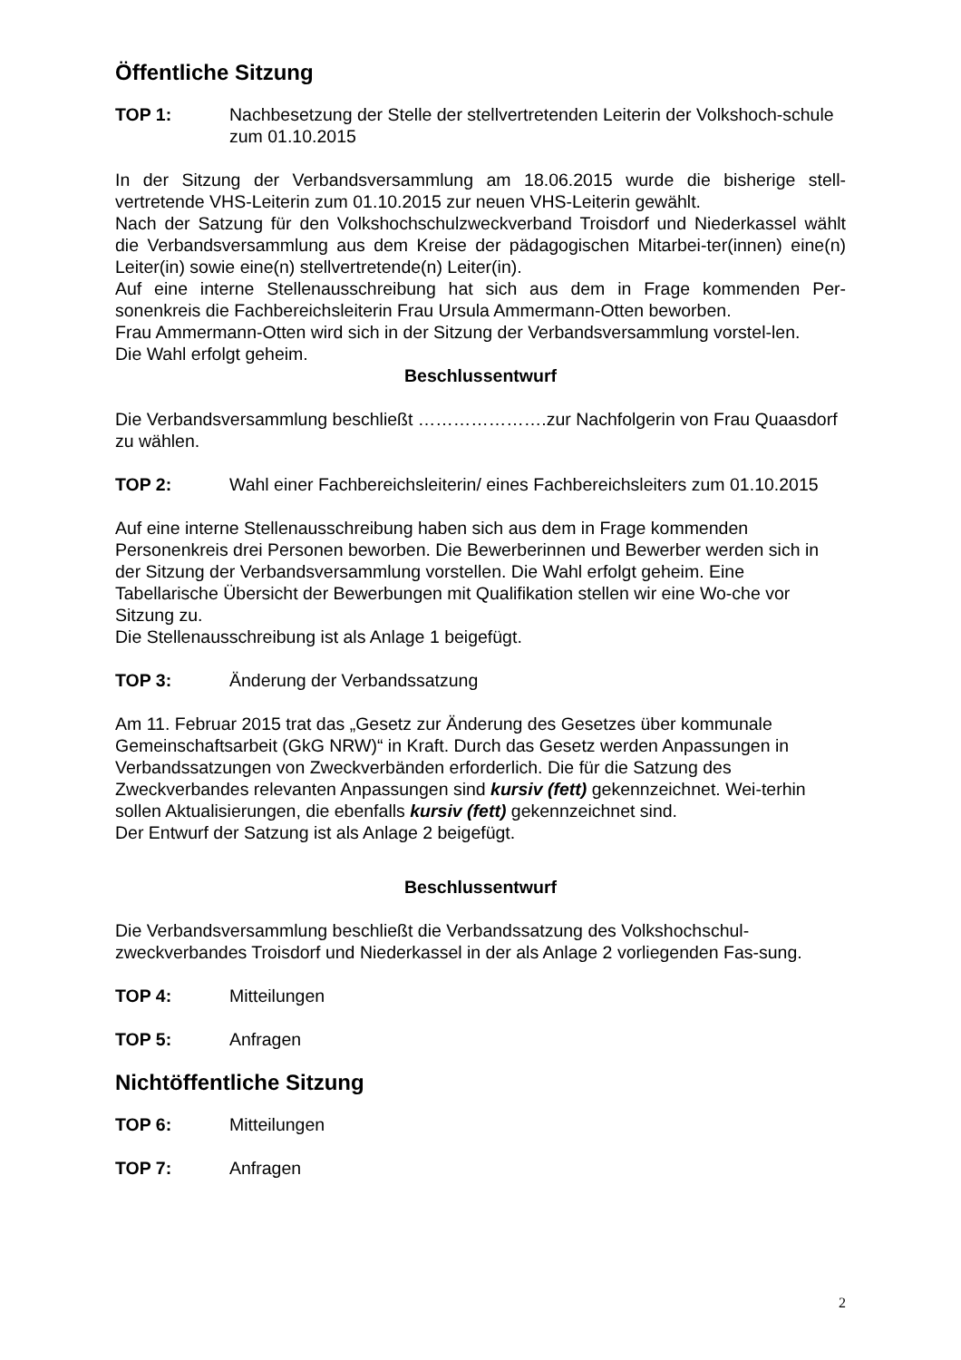Öffentliche Sitzung
TOP 1: Nachbesetzung der Stelle der stellvertretenden Leiterin der Volkshoch-schule zum 01.10.2015
In der Sitzung der Verbandsversammlung am 18.06.2015 wurde die bisherige stell-vertretende VHS-Leiterin zum 01.10.2015 zur neuen VHS-Leiterin gewählt.
Nach der Satzung für den Volkshochschulzweckverband Troisdorf und Niederkassel wählt die Verbandsversammlung aus dem Kreise der pädagogischen Mitarbei-ter(innen) eine(n) Leiter(in) sowie eine(n) stellvertretende(n) Leiter(in).
Auf eine interne Stellenausschreibung hat sich aus dem in Frage kommenden Per-sonenkreis die Fachbereichsleiterin Frau Ursula Ammermann-Otten beworben.
Frau Ammermann-Otten wird sich in der Sitzung der Verbandsversammlung vorstel-len.
Die Wahl erfolgt geheim.
Beschlussentwurf
Die Verbandsversammlung beschließt ………………….zur Nachfolgerin von Frau Quaasdorf zu wählen.
TOP 2: Wahl einer Fachbereichsleiterin/ eines Fachbereichsleiters zum 01.10.2015
Auf eine interne Stellenausschreibung haben sich aus dem in Frage kommenden Personenkreis drei Personen beworben. Die Bewerberinnen und Bewerber werden sich in der Sitzung der Verbandsversammlung vorstellen. Die Wahl erfolgt geheim. Eine Tabellarische Übersicht der Bewerbungen mit Qualifikation stellen wir eine Wo-che vor Sitzung zu.
Die Stellenausschreibung ist als Anlage 1 beigefügt.
TOP 3: Änderung der Verbandssatzung
Am 11. Februar 2015 trat das „Gesetz zur Änderung des Gesetzes über kommunale Gemeinschaftsarbeit (GkG NRW)“ in Kraft. Durch das Gesetz werden Anpassungen in Verbandssatzungen von Zweckverbänden erforderlich. Die für die Satzung des Zweckverbandes relevanten Anpassungen sind kursiv (fett) gekennzeichnet. Wei-terhin sollen Aktualisierungen, die ebenfalls kursiv (fett) gekennzeichnet sind.
Der Entwurf der Satzung ist als Anlage 2 beigefügt.
Beschlussentwurf
Die Verbandsversammlung beschließt die Verbandssatzung des Volkshochschul-zweckverbandes Troisdorf und Niederkassel in der als Anlage 2 vorliegenden Fas-sung.
TOP 4: Mitteilungen
TOP 5: Anfragen
Nichtöffentliche Sitzung
TOP 6: Mitteilungen
TOP 7: Anfragen
2